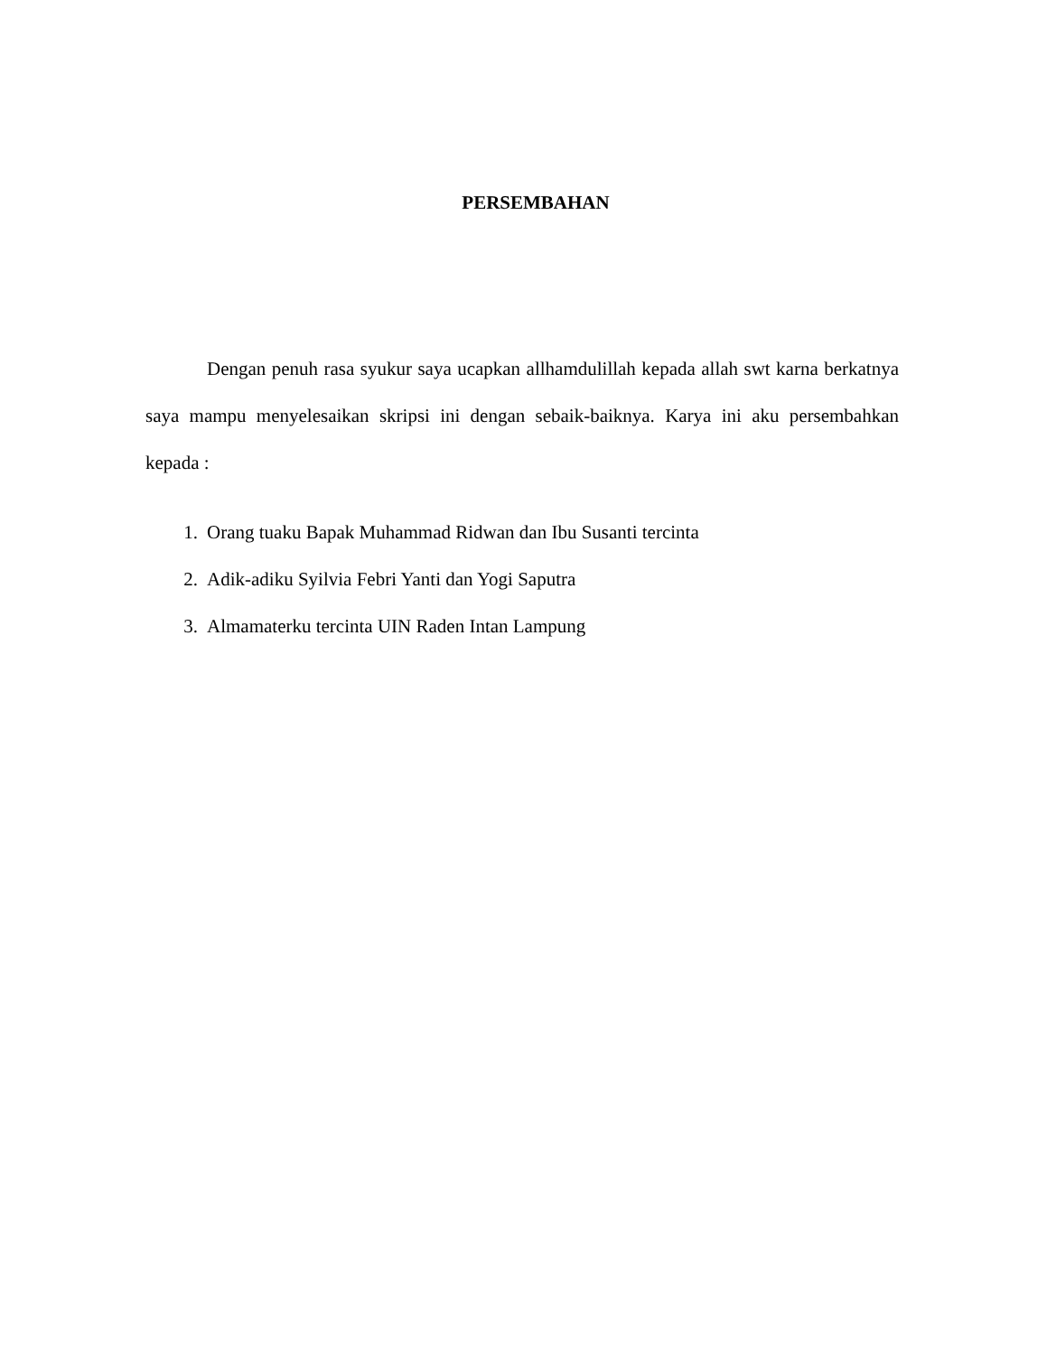PERSEMBAHAN
Dengan penuh rasa syukur saya ucapkan allhamdulillah kepada allah swt karna berkatnya saya mampu menyelesaikan skripsi ini dengan sebaik-baiknya. Karya ini aku persembahkan kepada :
1. Orang tuaku Bapak Muhammad Ridwan dan Ibu Susanti tercinta
2. Adik-adiku Syilvia Febri Yanti dan Yogi Saputra
3. Almamaterku tercinta UIN Raden Intan Lampung